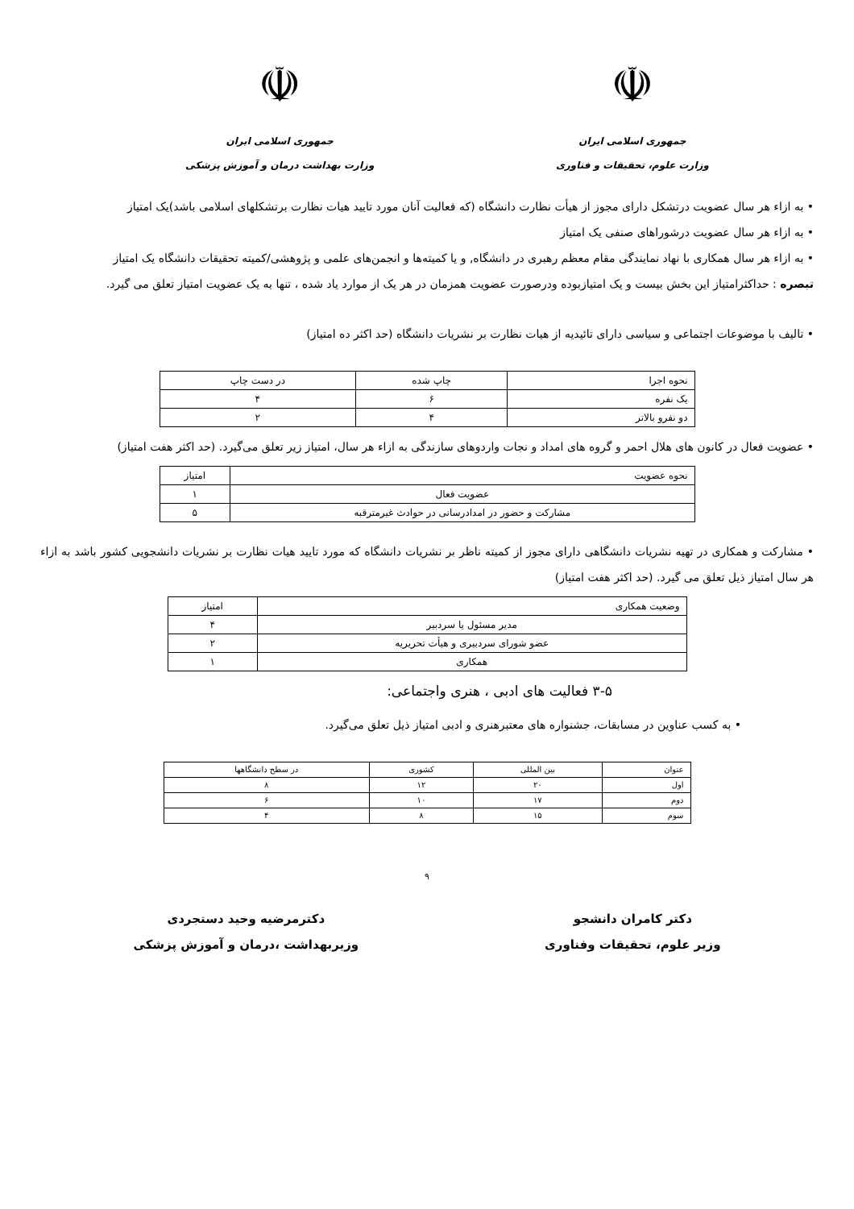☫
جمهوری اسلامی ایران
وزارت علوم، تحقیقات و فناوری
☫
جمهوری اسلامی ایران
وزارت بهداشت درمان و آموزش پزشکی
• به ازاء هر سال عضویت درتشکل دارای مجوز از هیأت نظارت دانشگاه (که فعالیت آنان مورد تایید هیات نظارت برتشکلهای اسلامی باشد)یک امتیاز
• به ازاء هر سال عضویت درشوراهای صنفی یک امتیاز
• به ازاء هر سال همکاری با نهاد نمایندگی مقام معظم رهبری در دانشگاه, و یا کمیته‌ها و انجمن‌های علمی و پژوهشی/کمیته تحقیقات دانشگاه یک امتیاز
تبصره : حداکثرامتیاز این بخش بیست و یک امتیازبوده ودرصورت عضویت همزمان در هر یک از موارد یاد شده ، تنها به یک عضویت امتیاز تعلق می گیرد.
• تالیف با موضوعات اجتماعی و سیاسی دارای تائیدیه از هیات نظارت بر نشریات دانشگاه (حد اکثر ده امتیاز)
| نحوه اجرا | چاپ شده | در دست چاپ |
| --- | --- | --- |
| یک نفره | ۶ | ۴ |
| دو نفرو بالاتر | ۴ | ۲ |
• عضویت فعال در کانون های هلال احمر و گروه های امداد و نجات واردوهای سازندگی به ازاء هر سال، امتیاز زیر تعلق می‌گیرد. (حد اکثر هفت امتیاز)
| نحوه عضویت | امتیاز |
| --- | --- |
| عضویت فعال | ۱ |
| مشارکت و حضور در امدادرسانی در حوادث غیرمترقبه | ۵ |
• مشارکت و همکاری در تهیه نشریات دانشگاهی دارای مجوز از کمیته ناظر بر نشریات دانشگاه که مورد تایید هیات نظارت بر نشریات دانشجویی کشور باشد به ازاء هر سال امتیاز ذیل تعلق می گیرد. (حد اکثر هفت امتیاز)
| وضعیت همکاری | امتیاز |
| --- | --- |
| مدیر مسئول یا سردبیر | ۴ |
| عضو شورای سردبیری و هیأت تحریریه | ۲ |
| همکاری | ۱ |
۳-۵ فعالیت های ادبی ، هنری واجتماعی:
• به کسب عناوین در مسابقات، جشنواره های معتبرهنری و ادبی امتیاز ذیل تعلق می‌گیرد.
| عنوان | بین المللی | کشوری | در سطح دانشگاهها |
| --- | --- | --- | --- |
| اول | ۲۰ | ۱۲ | ۸ |
| دوم | ۱۷ | ۱۰ | ۶ |
| سوم | ۱۵ | ۸ | ۴ |
۹
دکتر کامران دانشجو
وزیر علوم، تحقیقات وفناوری
دکترمرضیه وحید دستجردی
وزیربهداشت ،درمان و آموزش پزشکی